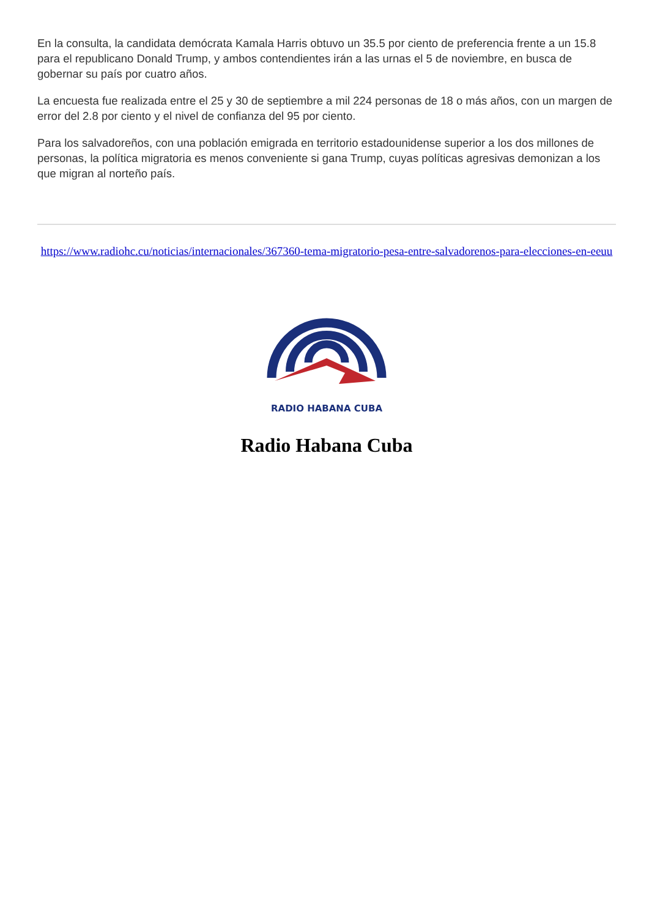En la consulta, la candidata demócrata Kamala Harris obtuvo un 35.5 por ciento de preferencia frente a un 15.8 para el republicano Donald Trump, y ambos contendientes irán a las urnas el 5 de noviembre, en busca de gobernar su país por cuatro años.
La encuesta fue realizada entre el 25 y 30 de septiembre a mil 224 personas de 18 o más años, con un margen de error del 2.8 por ciento y el nivel de confianza del 95 por ciento.
Para los salvadoreños, con una población emigrada en territorio estadounidense superior a los dos millones de personas, la política migratoria es menos conveniente si gana Trump, cuyas políticas agresivas demonizan a los que migran al norteño país.
https://www.radiohc.cu/noticias/internacionales/367360-tema-migratorio-pesa-entre-salvadorenos-para-elecciones-en-eeuu
RADIO HABANA CUBA
Radio Habana Cuba